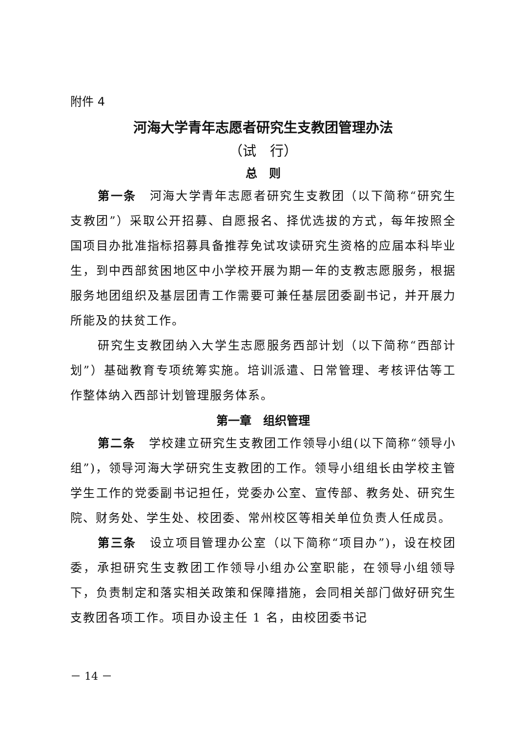附件 4
河海大学青年志愿者研究生支教团管理办法
（试　行）
总　则
第一条　河海大学青年志愿者研究生支教团（以下简称“研究生支教团”）采取公开招募、自愿报名、择优选拔的方式，每年按照全国项目办批准指标招募具备推荐免试攻读研究生资格的应届本科毕业生，到中西部贫困地区中小学校开展为期一年的支教志愿服务，根据服务地团组织及基层团青工作需要可兼任基层团委副书记，并开展力所能及的扶贫工作。
研究生支教团纳入大学生志愿服务西部计划（以下简称“西部计划”）基础教育专项统筹实施。培训派遣、日常管理、考核评估等工作整体纳入西部计划管理服务体系。
第一章　组织管理
第二条　学校建立研究生支教团工作领导小组(以下简称“领导小组”)，领导河海大学研究生支教团的工作。领导小组组长由学校主管学生工作的党委副书记担任，党委办公室、宣传部、教务处、研究生院、财务处、学生处、校团委、常州校区等相关单位负责人任成员。
第三条　设立项目管理办公室（以下简称“项目办”)，设在校团委，承担研究生支教团工作领导小组办公室职能，在领导小组领导下，负责制定和落实相关政策和保障措施，会同相关部门做好研究生支教团各项工作。项目办设主任 1 名，由校团委书记
－ 14 －